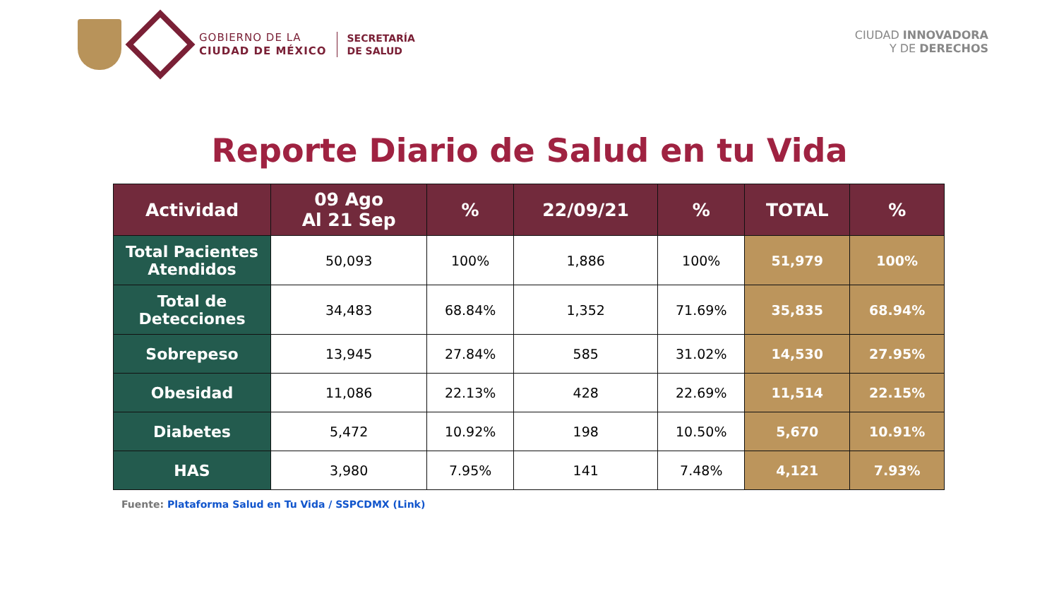GOBIERNO DE LA
CIUDAD DE MÉXICO
SECRETARÍA
DE SALUD
CIUDAD INNOVADORA
Y DE DERECHOS
Reporte Diario de Salud en tu Vida
| Actividad | 09 Ago Al 21 Sep | % | 22/09/21 | % | TOTAL | % |
| --- | --- | --- | --- | --- | --- | --- |
| Total Pacientes Atendidos | 50,093 | 100% | 1,886 | 100% | 51,979 | 100% |
| Total de Detecciones | 34,483 | 68.84% | 1,352 | 71.69% | 35,835 | 68.94% |
| Sobrepeso | 13,945 | 27.84% | 585 | 31.02% | 14,530 | 27.95% |
| Obesidad | 11,086 | 22.13% | 428 | 22.69% | 11,514 | 22.15% |
| Diabetes | 5,472 | 10.92% | 198 | 10.50% | 5,670 | 10.91% |
| HAS | 3,980 | 7.95% | 141 | 7.48% | 4,121 | 7.93% |
Fuente: Plataforma Salud en Tu Vida / SSPCDMX (Link)